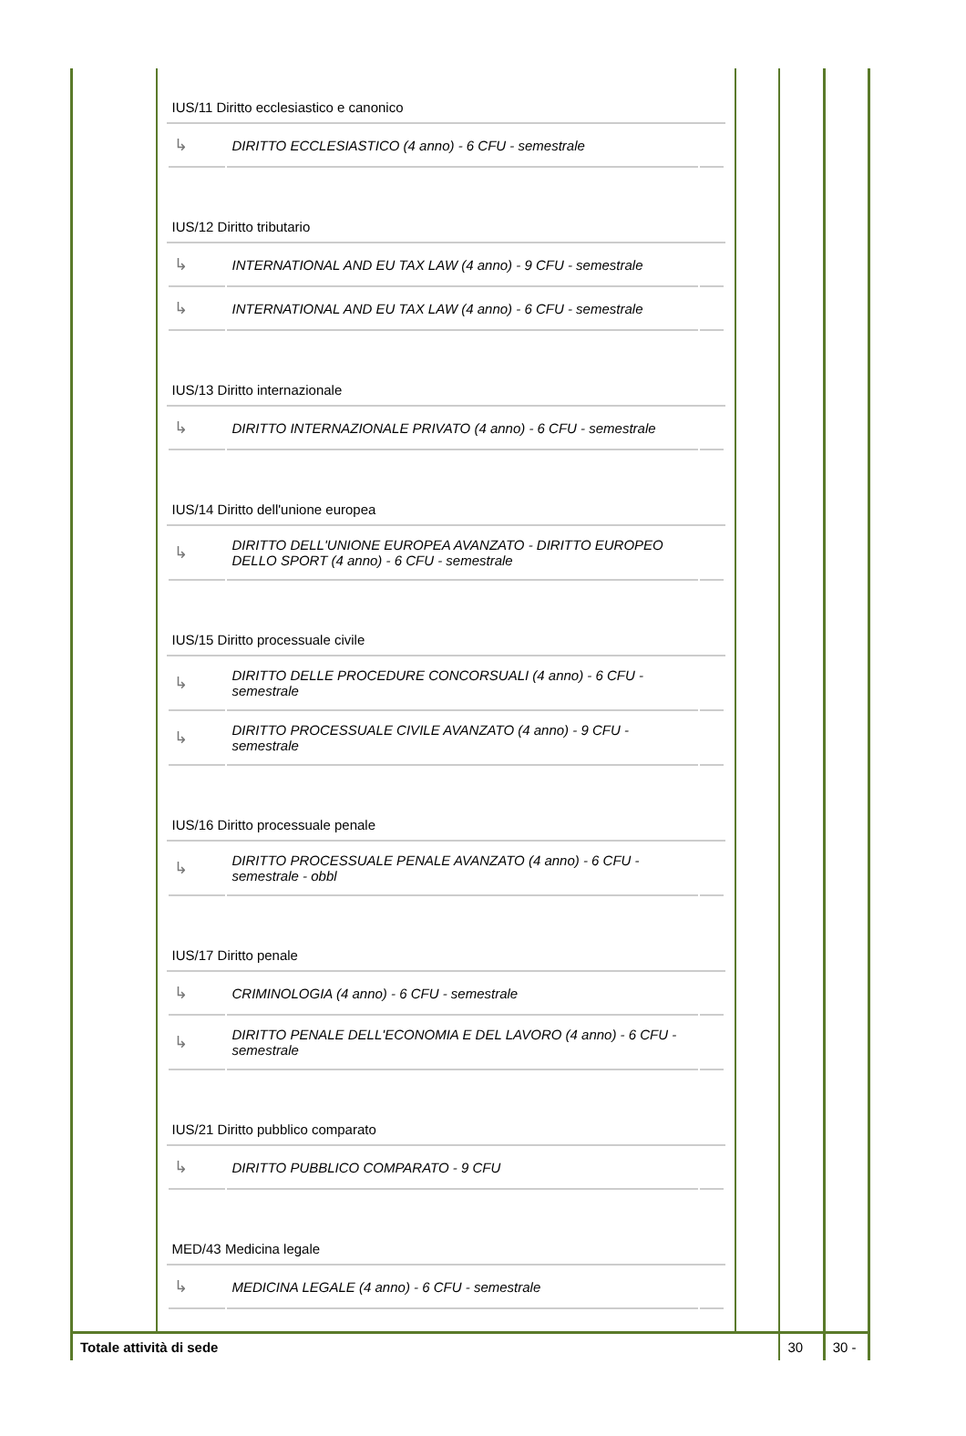| | IUS/11 Diritto ecclesiastico e canonico / ↳ / DIRITTO ECCLESIASTICO (4 anno) - 6 CFU - semestrale / / IUS/12 Diritto tributario / ↳ / INTERNATIONAL AND EU TAX LAW (4 anno) - 9 CFU - semestrale / / / ↳ / INTERNATIONAL AND EU TAX LAW (4 anno) - 6 CFU - semestrale / / IUS/13 Diritto internazionale / ↳ / DIRITTO INTERNAZIONALE PRIVATO (4 anno) - 6 CFU - semestrale / / IUS/14 Diritto dell'unione europea / ↳ / DIRITTO DELL'UNIONE EUROPEA AVANZATO - DIRITTO EUROPEO DELLO SPORT (4 anno) - 6 CFU - semestrale / / IUS/15 Diritto processuale civile / ↳ / DIRITTO DELLE PROCEDURE CONCORSUALI (4 anno) - 6 CFU - semestrale / / / ↳ / DIRITTO PROCESSUALE CIVILE AVANZATO (4 anno) - 9 CFU - semestrale / / IUS/16 Diritto processuale penale / ↳ / DIRITTO PROCESSUALE PENALE AVANZATO (4 anno) - 6 CFU - semestrale - obbl / / IUS/17 Diritto penale / ↳ / CRIMINOLOGIA (4 anno) - 6 CFU - semestrale / / / ↳ / DIRITTO PENALE DELL'ECONOMIA E DEL LAVORO (4 anno) - 6 CFU - semestrale / / IUS/21 Diritto pubblico comparato / ↳ / DIRITTO PUBBLICO COMPARATO - 9 CFU / / MED/43 Medicina legale / ↳ / MEDICINA LEGALE (4 anno) - 6 CFU - semestrale / / | | | |
| Totale attività di sede | | | 30 | 30 - |